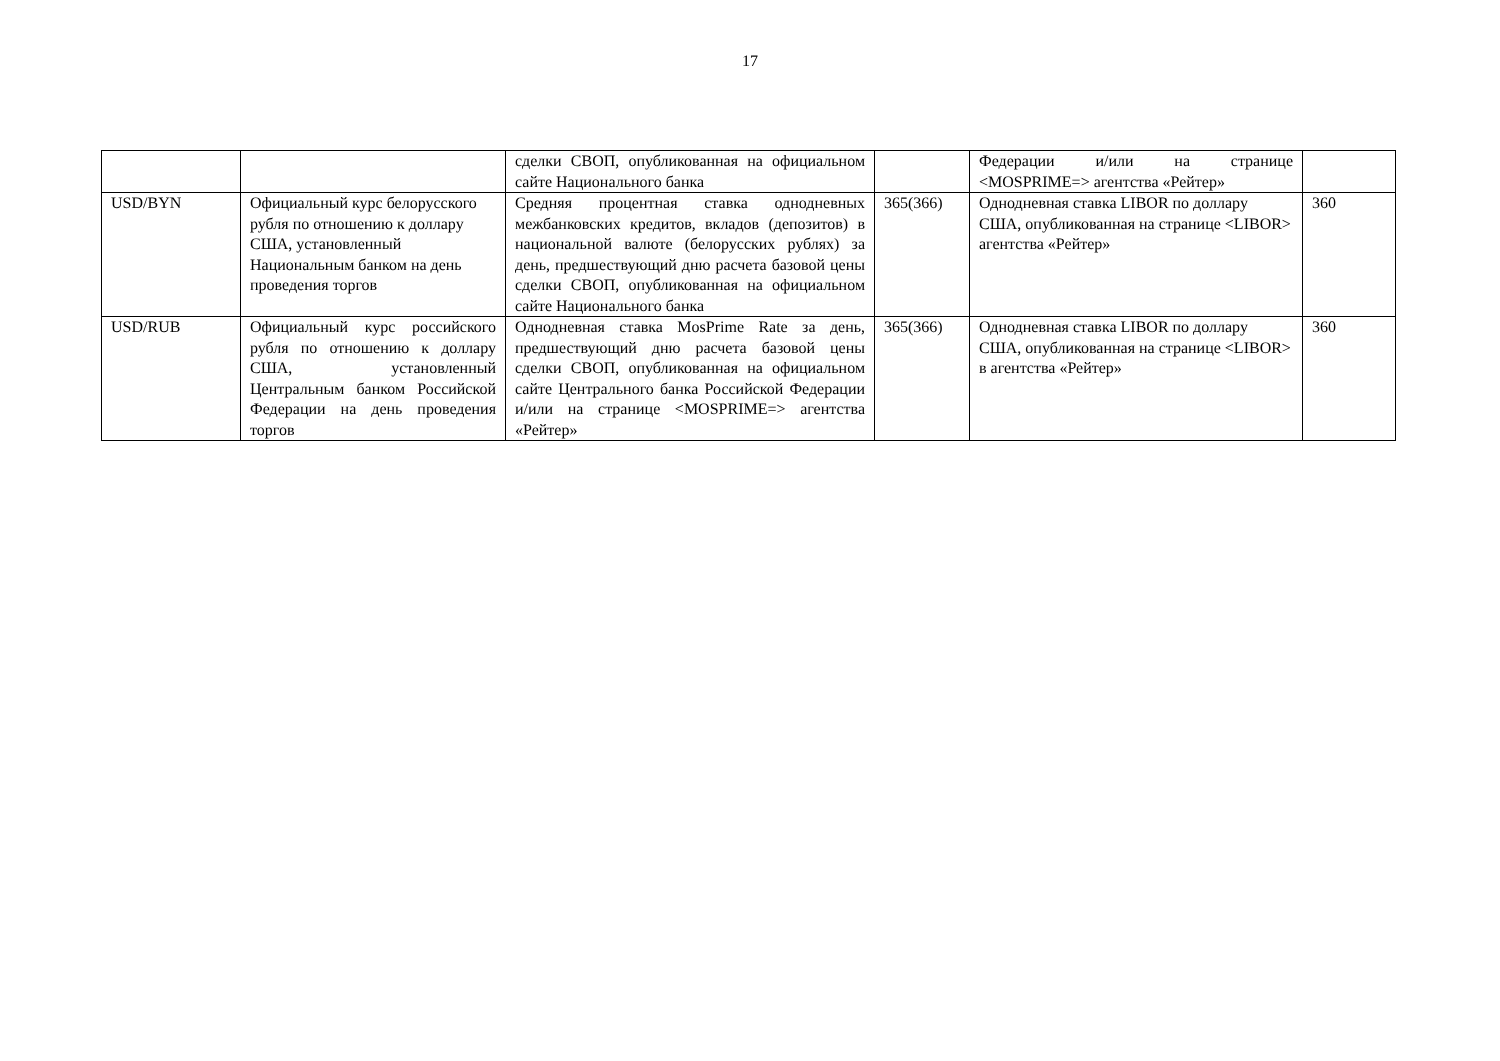17
| | | сделки СВОП, опубликованная на официальном сайте Национального банка | | Федерации и/или на странице <MOSPRIME=> агентства «Рейтер» | |
| USD/BYN | Официальный курс белорусского рубля по отношению к доллару США, установленный Национальным банком на день проведения торгов | Средняя процентная ставка однодневных межбанковских кредитов, вкладов (депозитов) в национальной валюте (белорусских рублях) за день, предшествующий дню расчета базовой цены сделки СВОП, опубликованная на официальном сайте Национального банка | 365(366) | Однодневная ставка LIBOR по доллару США, опубликованная на странице <LIBOR> агентства «Рейтер» | 360 |
| USD/RUB | Официальный курс российского рубля по отношению к доллару США, установленный Центральным банком Российской Федерации на день проведения торгов | Однодневная ставка MosPrime Rate за день, предшествующий дню расчета базовой цены сделки СВОП, опубликованная на официальном сайте Центрального банка Российской Федерации и/или на странице <MOSPRIME=> агентства «Рейтер» | 365(366) | Однодневная ставка LIBOR по доллару США, опубликованная на странице <LIBOR> в агентства «Рейтер» | 360 |